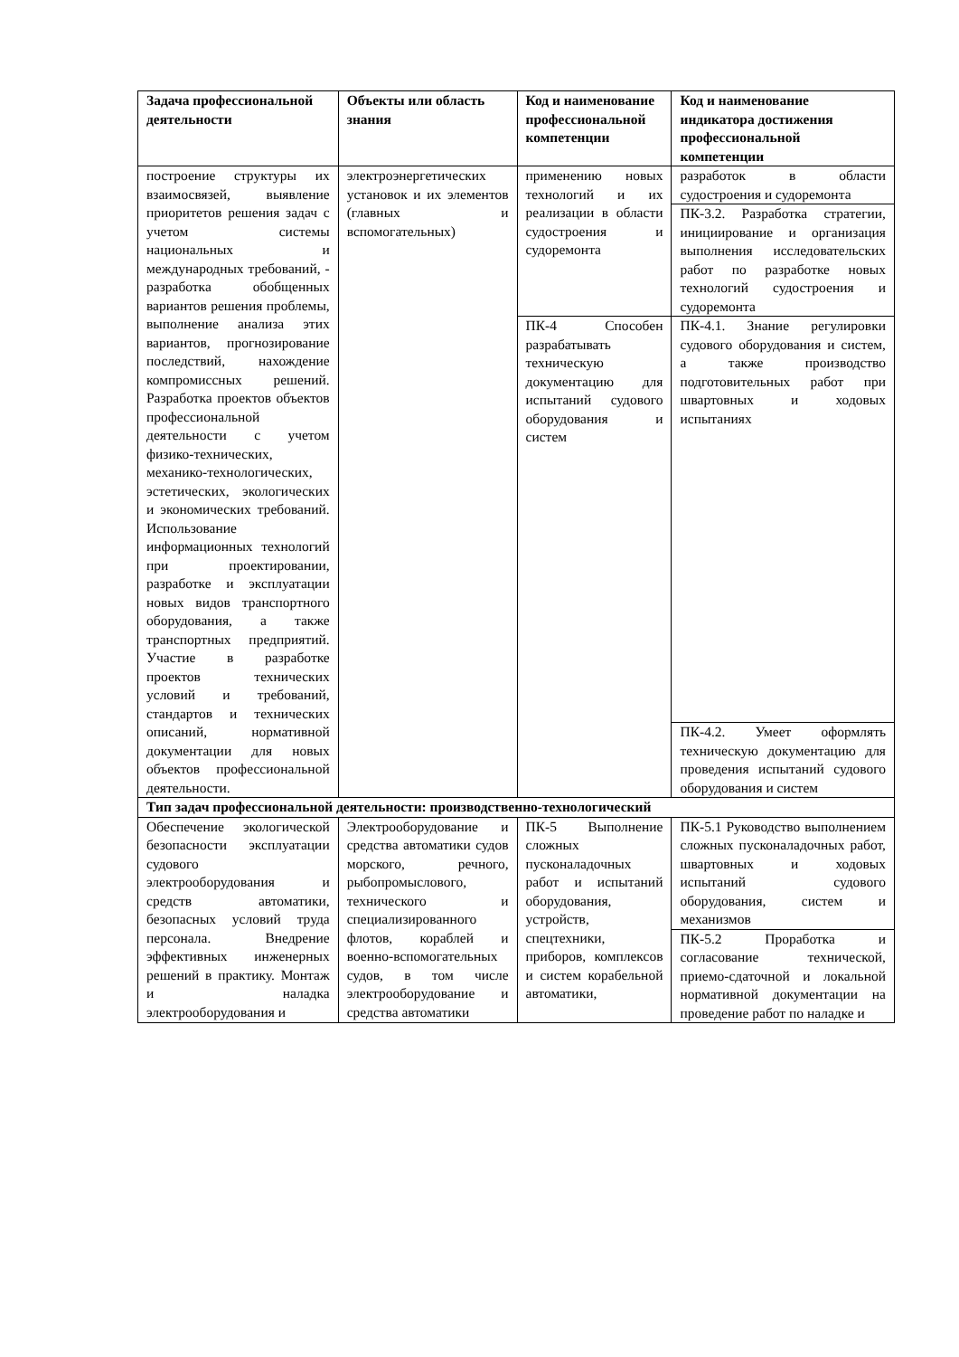| Задача профессиональной деятельности | Объекты или область знания | Код и наименование профессиональной компетенции | Код и наименование индикатора достижения профессиональной компетенции |
| --- | --- | --- | --- |
| построение структуры их взаимосвязей, выявление приоритетов решения задач с учетом системы национальных и международных требований, - разработка обобщенных вариантов решения проблемы, выполнение анализа этих вариантов, прогнозирование последствий, нахождение компромиссных решений. Разработка проектов объектов профессиональной деятельности с учетом физико-технических, механико-технологических, эстетических, экологических и экономических требований. Использование информационных технологий при проектировании, разработке и эксплуатации новых видов транспортного оборудования, а также транспортных предприятий. Участие в разработке проектов технических условий и требований, стандартов и технических описаний, нормативной документации для новых объектов профессиональной деятельности. | электроэнергетических установок и их элементов (главных и вспомогательных) | применению новых технологий и их реализации в области судостроения и судоремонта | разработок в области судостроения и судоремонта |
| | | | ПК-3.2. Разработка стратегии, инициирование и организация выполнения исследовательских работ по разработке новых технологий судостроения и судоремонта |
| | | ПК-4 Способен разрабатывать техническую документацию для испытаний судового оборудования и систем | ПК-4.1. Знание регулировки судового оборудования и систем, а также производство подготовительных работ при швартовных и ходовых испытаниях |
| | | | ПК-4.2. Умеет оформлять техническую документацию для проведения испытаний судового оборудования и систем |
| Тип задач профессиональной деятельности: производственно-технологический | | | |
| Обеспечение экологической безопасности эксплуатации судового электрооборудования и средств автоматики, безопасных условий труда персонала. Внедрение эффективных инженерных решений в практику. Монтаж и наладка электрооборудования и | Электрооборудование и средства автоматики судов морского, речного, рыбопромыслового, технического и специализированного флотов, кораблей и военно-вспомогательных судов, в том числе электрооборудование и средства автоматики | ПК-5 Выполнение сложных пусконаладочных работ и испытаний оборудования, устройств, спецтехники, приборов, комплексов и систем корабельной автоматики, | ПК-5.1 Руководство выполнением сложных пусконаладочных работ, швартовных и ходовых испытаний судового оборудования, систем и механизмов |
| | | | ПК-5.2 Проработка и согласование технической, приемо-сдаточной и локальной нормативной документации на проведение работ по наладке и |